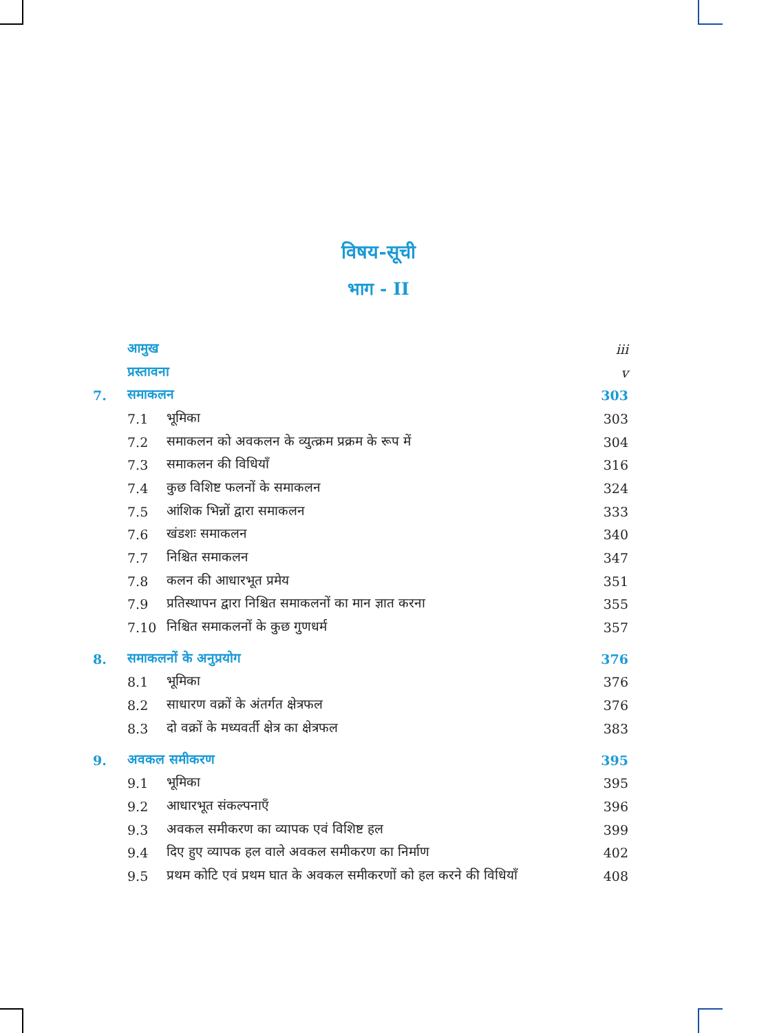विषय-सूची
भाग - II
आमुख iii
प्रस्तावना v
7. समाकलन 303
7.1 भूमिका 303
7.2 समाकलन को अवकलन के व्युत्क्रम प्रक्रम के रूप में 304
7.3 समाकलन की विधियाँ 316
7.4 कुछ विशिष्ट फलनों के समाकलन 324
7.5 आंशिक भिन्नों द्वारा समाकलन 333
7.6 खंडशः समाकलन 340
7.7 निश्चित समाकलन 347
7.8 कलन की आधारभूत प्रमेय 351
7.9 प्रतिस्थापन द्वारा निश्चित समाकलनों का मान ज्ञात करना 355
7.10 निश्चित समाकलनों के कुछ गुणधर्म 357
8. समाकलनों के अनुप्रयोग 376
8.1 भूमिका 376
8.2 साधारण वक्रों के अंतर्गत क्षेत्रफल 376
8.3 दो वक्रों के मध्यवर्ती क्षेत्र का क्षेत्रफल 383
9. अवकल समीकरण 395
9.1 भूमिका 395
9.2 आधारभूत संकल्पनाएँ 396
9.3 अवकल समीकरण का व्यापक एवं विशिष्ट हल 399
9.4 दिए हुए व्यापक हल वाले अवकल समीकरण का निर्माण 402
9.5 प्रथम कोटि एवं प्रथम घात के अवकल समीकरणों को हल करने की विधियाँ 408